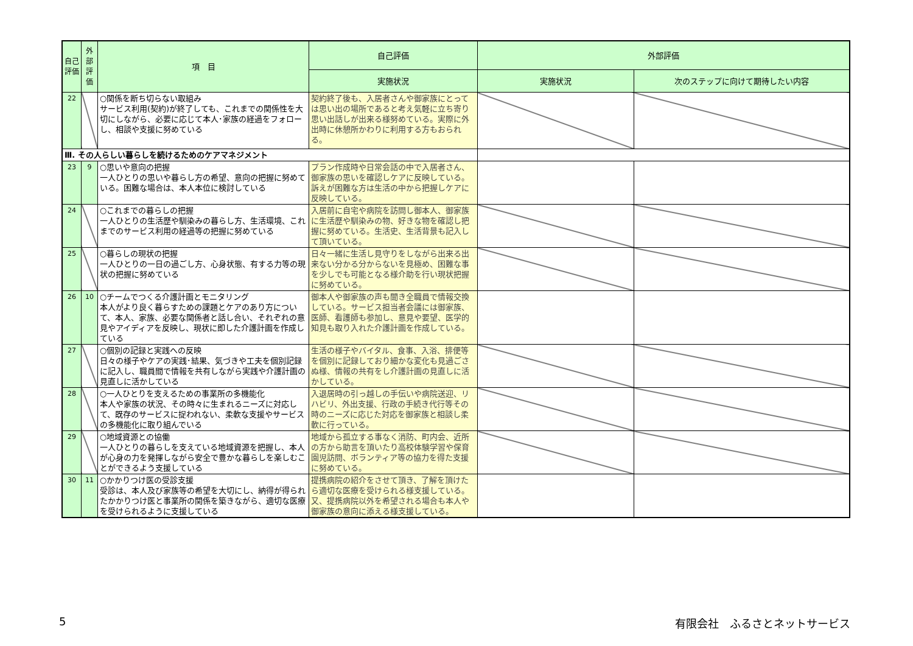| 自己評価 | 外部評価 | 項 目 | 自己評価 | 外部評価 | |
| --- | --- | --- | --- | --- | --- |
| | | | 実施状況 | 実施状況 | 次のステップに向けて期待したい内容 |
| 22 | | ○関係を断ち切らない取組み サービス利用(契約)が終了しても、これまでの関係性を大切にしながら、必要に応じて本人･家族の経過をフォローし、相談や支援に努めている | 契約終了後も、入居者さんや御家族にとっては思い出の場所であると考え気軽に立ち寄り思い出話しが出来る様努めている。実際に外出時に休憩所かわりに利用する方もおられる。 | | |
| Ⅲ. その人らしい暮らしを続けるためのケアマネジメント | | | | | |
| 23 | 9 | ○思いや意向の把握 一人ひとりの思いや暮らし方の希望、意向の把握に努めている。困難な場合は、本人本位に検討している | プラン作成時や日常会話の中で入居者さん、御家族の思いを確認しケアに反映している。訴えが困難な方は生活の中から把握しケアに反映している。 | | |
| 24 | | ○これまでの暮らしの把握 一人ひとりの生活歴や馴染みの暮らし方、生活環境、これまでのサービス利用の経過等の把握に努めている | 入居前に自宅や病院を訪問し御本人、御家族に生活歴や馴染みの物、好きな物を確認し把握に努めている。生活史、生活背景も記入して頂いている。 | | |
| 25 | | ○暮らしの現状の把握 一人ひとりの一日の過ごし方、心身状態、有する力等の現状の把握に努めている | 日々一緒に生活し見守りをしながら出来る出来ない分かる分からないを見極め、困難な事を少しでも可能となる様介助を行い現状把握に努めている。 | | |
| 26 | 10 | ○チームでつくる介護計画とモニタリング 本人がより良く暮らすための課題とケアのあり方について、本人、家族、必要な関係者と話し合い、それぞれの意見やアイディアを反映し、現状に即した介護計画を作成している | 御本人や御家族の声も聞き全職員で情報交換している。サービス担当者会議には御家族、医師、看護師も参加し、意見や要望、医学的知見も取り入れた介護計画を作成している。 | | |
| 27 | | ○個別の記録と実践への反映 日々の様子やケアの実践･結果、気づきや工夫を個別記録に記入し、職員間で情報を共有しながら実践や介護計画の見直しに活かしている | 生活の様子やバイタル、食事、入浴、排便等を個別に記録しており細かな変化も見過ごさぬ様、情報の共有をし介護計画の見直しに活かしている。 | | |
| 28 | | ○一人ひとりを支えるための事業所の多機能化 本人や家族の状況、その時々に生まれるニーズに対応して、既存のサービスに捉われない、柔軟な支援やサービスの多機能化に取り組んでいる | 入退居時の引っ越しの手伝いや病院送迎、リハビリ、外出支援、行政の手続き代行等その時のニーズに応じた対応を御家族と相談し柔軟に行っている。 | | |
| 29 | | ○地域資源との協働 一人ひとりの暮らしを支えている地域資源を把握し、本人が心身の力を発揮しながら安全で豊かな暮らしを楽しむことができるよう支援している | 地域から孤立する事なく消防、町内会、近所の方から助言を頂いたり高校体験学習や保育園児訪問、ボランティア等の協力を得た支援に努めている。 | | |
| 30 | 11 | ○かかりつけ医の受診支援 受診は、本人及び家族等の希望を大切にし、納得が得られたかかりつけ医と事業所の関係を築きながら、適切な医療を受けられるように支援している | 提携病院の紹介をさせて頂き、了解を頂けたら適切な医療を受けられる様支援している。又、提携病院以外を希望される場合も本人や御家族の意向に添える様支援している。 | | |
5 有限会社　ふるさとネットサービス